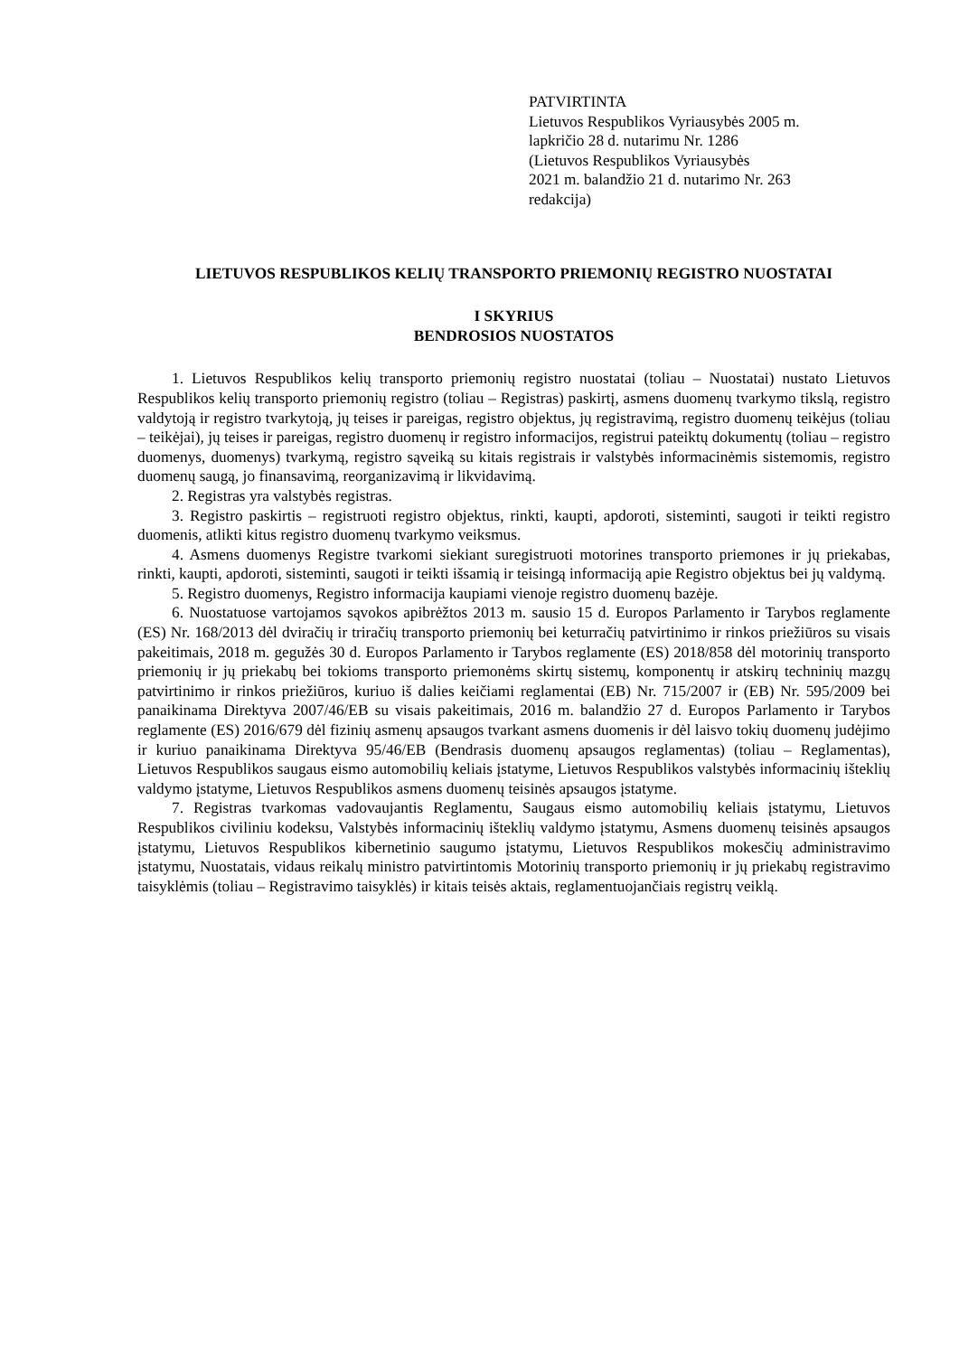PATVIRTINTA
Lietuvos Respublikos Vyriausybės 2005 m.
lapkričio 28 d. nutarimu Nr. 1286
(Lietuvos Respublikos Vyriausybės
2021 m. balandžio 21 d. nutarimo Nr. 263
redakcija)
LIETUVOS RESPUBLIKOS KELIŲ TRANSPORTO PRIEMONIŲ REGISTRO NUOSTATAI
I SKYRIUS
BENDROSIOS NUOSTATOS
1. Lietuvos Respublikos kelių transporto priemonių registro nuostatai (toliau – Nuostatai) nustato Lietuvos Respublikos kelių transporto priemonių registro (toliau – Registras) paskirtį, asmens duomenų tvarkymo tikslą, registro valdytoją ir registro tvarkytoją, jų teises ir pareigas, registro objektus, jų registravimą, registro duomenų teikėjus (toliau – teikėjai), jų teises ir pareigas, registro duomenų ir registro informacijos, registrui pateiktų dokumentų (toliau – registro duomenys, duomenys) tvarkymą, registro sąveiką su kitais registrais ir valstybės informacinėmis sistemomis, registro duomenų saugą, jo finansavimą, reorganizavimą ir likvidavimą.
2. Registras yra valstybės registras.
3. Registro paskirtis – registruoti registro objektus, rinkti, kaupti, apdoroti, sisteminti, saugoti ir teikti registro duomenis, atlikti kitus registro duomenų tvarkymo veiksmus.
4. Asmens duomenys Registre tvarkomi siekiant suregistruoti motorines transporto priemones ir jų priekabas, rinkti, kaupti, apdoroti, sisteminti, saugoti ir teikti išsamią ir teisingą informaciją apie Registro objektus bei jų valdymą.
5. Registro duomenys, Registro informacija kaupiami vienoje registro duomenų bazėje.
6. Nuostatuose vartojamos sąvokos apibrėžtos 2013 m. sausio 15 d. Europos Parlamento ir Tarybos reglamente (ES) Nr. 168/2013 dėl dviračių ir triračių transporto priemonių bei keturračių patvirtinimo ir rinkos priežiūros su visais pakeitimais, 2018 m. gegužės 30 d. Europos Parlamento ir Tarybos reglamente (ES) 2018/858 dėl motorinių transporto priemonių ir jų priekabų bei tokioms transporto priemonėms skirtų sistemų, komponentų ir atskirų techninių mazgų patvirtinimo ir rinkos priežiūros, kuriuo iš dalies keičiami reglamentai (EB) Nr. 715/2007 ir (EB) Nr. 595/2009 bei panaikinama Direktyva 2007/46/EB su visais pakeitimais, 2016 m. balandžio 27 d. Europos Parlamento ir Tarybos reglamente (ES) 2016/679 dėl fizinių asmenų apsaugos tvarkant asmens duomenis ir dėl laisvo tokių duomenų judėjimo ir kuriuo panaikinama Direktyva 95/46/EB (Bendrasis duomenų apsaugos reglamentas) (toliau – Reglamentas), Lietuvos Respublikos saugaus eismo automobilių keliais įstatyme, Lietuvos Respublikos valstybės informacinių išteklių valdymo įstatyme, Lietuvos Respublikos asmens duomenų teisinės apsaugos įstatyme.
7. Registras tvarkomas vadovaujantis Reglamentu, Saugaus eismo automobilių keliais įstatymu, Lietuvos Respublikos civiliniu kodeksu, Valstybės informacinių išteklių valdymo įstatymu, Asmens duomenų teisinės apsaugos įstatymu, Lietuvos Respublikos kibernetinio saugumo įstatymu, Lietuvos Respublikos mokesčių administravimo įstatymu, Nuostatais, vidaus reikalų ministro patvirtintomis Motorinių transporto priemonių ir jų priekabų registravimo taisyklėmis (toliau – Registravimo taisyklės) ir kitais teisės aktais, reglamentuojančiais registrų veiklą.